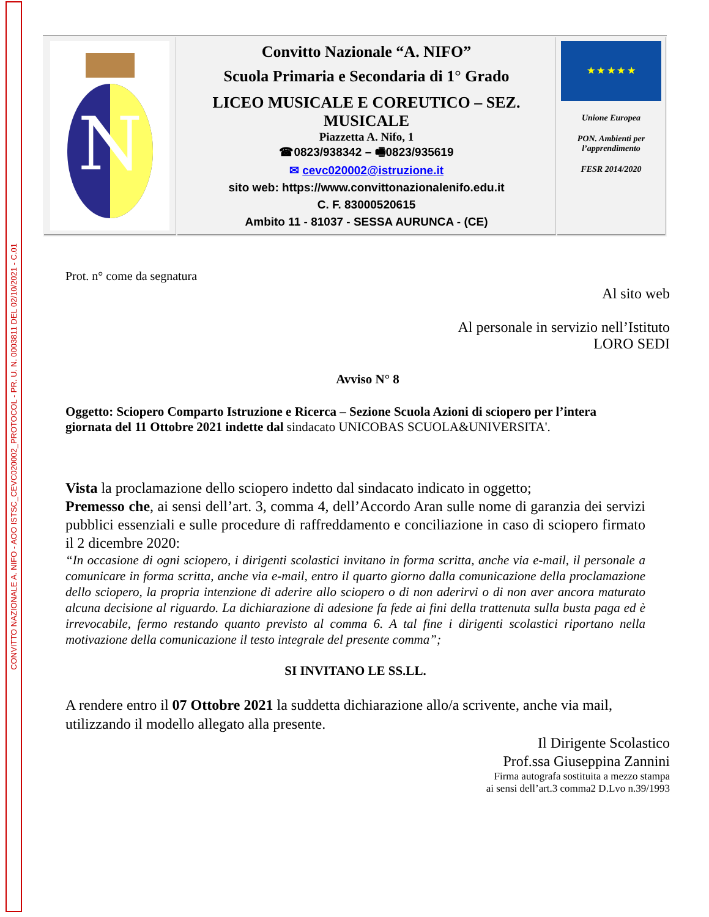CONVITTO NAZIONALE A. NIFO - AOO ISTSC_CEVC020002_PROTOCOL - PR. U. N. 0003811 DEL 02/10/2021 - C.01
| N | Convitto Nazionale “A. NIFO” Scuola Primaria e Secondaria di 1° Grado LICEO MUSICALE E COREUTICO – SEZ. MUSICALE Piazzetta A. Nifo, 1 ☎0823/938342 – 🖷0823/935619 ✉ cevc020002@istruzione.it sito web: https://www.convittonazionalenifo.edu.it C. F. 83000520615 Ambito 11 - 81037 - SESSA AURUNCA - (CE) | ★ ★ ★ ★ ★ Unione Europea PON. Ambienti per l’apprendimento FESR 2014/2020 |
Prot. n° come da segnatura
Al sito web
Al personale in servizio nell’Istituto
LORO SEDI
Avviso N° 8
Oggetto: Sciopero Comparto Istruzione e Ricerca – Sezione Scuola Azioni di sciopero per l’intera giornata del 11 Ottobre 2021 indette dal sindacato UNICOBAS SCUOLA&UNIVERSITA'.
Vista la proclamazione dello sciopero indetto dal sindacato indicato in oggetto;
Premesso che, ai sensi dell’art. 3, comma 4, dell’Accordo Aran sulle nome di garanzia dei servizi pubblici essenziali e sulle procedure di raffreddamento e conciliazione in caso di sciopero firmato il 2 dicembre 2020:
“In occasione di ogni sciopero, i dirigenti scolastici invitano in forma scritta, anche via e-mail, il personale a comunicare in forma scritta, anche via e-mail, entro il quarto giorno dalla comunicazione della proclamazione dello sciopero, la propria intenzione di aderire allo sciopero o di non aderirvi o di non aver ancora maturato alcuna decisione al riguardo. La dichiarazione di adesione fa fede ai fini della trattenuta sulla busta paga ed è irrevocabile, fermo restando quanto previsto al comma 6. A tal fine i dirigenti scolastici riportano nella motivazione della comunicazione il testo integrale del presente comma”;
SI INVITANO LE SS.LL.
A rendere entro il 07 Ottobre 2021 la suddetta dichiarazione allo/a scrivente, anche via mail, utilizzando il modello allegato alla presente.
Il Dirigente Scolastico
Prof.ssa Giuseppina Zannini
Firma autografa sostituita a mezzo stampa
ai sensi dell’art.3 comma2 D.Lvo n.39/1993